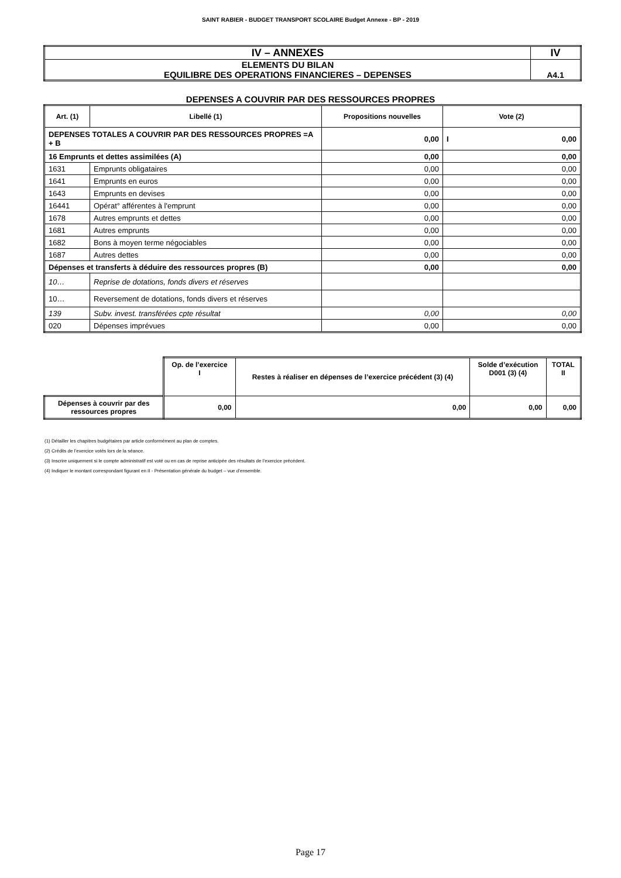SAINT RABIER - BUDGET TRANSPORT SCOLAIRE Budget Annexe - BP - 2019
| IV – ANNEXES | IV |
| ELEMENTS DU BILAN EQUILIBRE DES OPERATIONS FINANCIERES – DEPENSES | A4.1 |
DEPENSES A COUVRIR PAR DES RESSOURCES PROPRES
| Art. (1) | Libellé (1) | Propositions nouvelles | Vote (2) |
| --- | --- | --- | --- |
| DEPENSES TOTALES A COUVRIR PAR DES RESSOURCES PROPRES =A + B | | 0,00 | I 0,00 |
| 16 Emprunts et dettes assimilées (A) | | 0,00 | 0,00 |
| 1631 | Emprunts obligataires | 0,00 | 0,00 |
| 1641 | Emprunts en euros | 0,00 | 0,00 |
| 1643 | Emprunts en devises | 0,00 | 0,00 |
| 16441 | Opérat° afférentes à l'emprunt | 0,00 | 0,00 |
| 1678 | Autres emprunts et dettes | 0,00 | 0,00 |
| 1681 | Autres emprunts | 0,00 | 0,00 |
| 1682 | Bons à moyen terme négociables | 0,00 | 0,00 |
| 1687 | Autres dettes | 0,00 | 0,00 |
| Dépenses et transferts à déduire des ressources propres (B) | | 0,00 | 0,00 |
| 10… | Reprise de dotations, fonds divers et réserves | | |
| 10… | Reversement de dotations, fonds divers et réserves | | |
| 139 | Subv. invest. transférées cpte résultat | 0,00 | 0,00 |
| 020 | Dépenses imprévues | 0,00 | 0,00 |
| | Op. de l’exercice I | Restes à réaliser en dépenses de l’exercice précédent (3) (4) | Solde d’exécution D001 (3) (4) | TOTAL II |
| Dépenses à couvrir par des ressources propres | 0,00 | 0,00 | 0,00 | 0,00 |
(1) Détailler les chapitres budgétaires par article conformément au plan de comptes.
(2) Crédits de l’exercice votés lors de la séance.
(3) Inscrire uniquement si le compte administratif est voté ou en cas de reprise anticipée des résultats de l’exercice précédent.
(4) Indiquer le montant correspondant figurant en II - Présentation générale du budget – vue d’ensemble.
Page 17